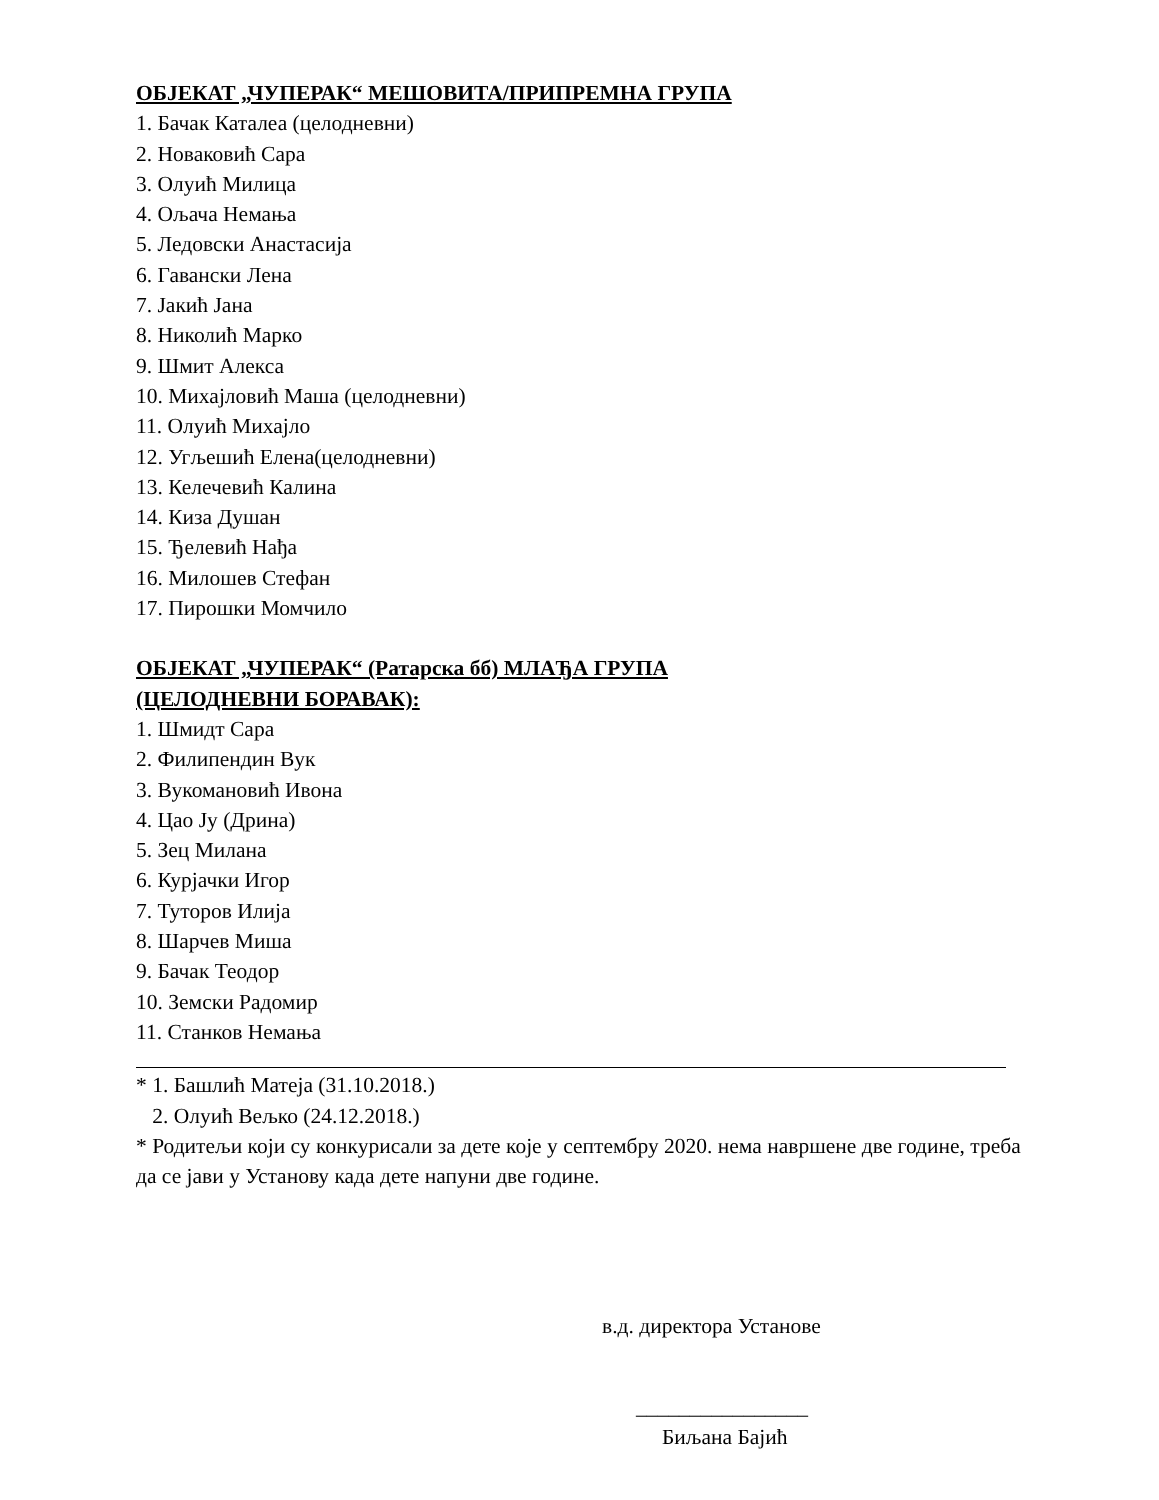ОБЈЕКАТ „ЧУПЕРАК“ МЕШОВИТА/ПРИПРЕМНА ГРУПА
1. Бачак Каталеа (целодневни)
2. Новаковић Сара
3. Олуић Милица
4. Ољача Немања
5. Ледовски Анастасија
6. Гавански Лена
7. Јакић Јана
8. Николић Марко
9. Шмит Алекса
10. Михајловић Маша (целодневни)
11. Олуић Михајло
12. Угљешић Елена(целодневни)
13. Келечевић Калина
14. Киза Душан
15. Ђелевић Нађа
16. Милошев Стефан
17. Пирошки Момчило
ОБЈЕКАТ „ЧУПЕРАК“ (Ратарска бб) МЛАЂА ГРУПА
(ЦЕЛОДНЕВНИ БОРАВАК):
1. Шмидт Сара
2. Филипендин Вук
3. Вукомановић Ивона
4. Цао Ју (Дрина)
5. Зец Милана
6. Курјачки Игор
7. Туторов Илија
8. Шарчев Миша
9. Бачак Теодор
10. Земски Радомир
11. Станков Немања
* 1. Башлић Матеја (31.10.2018.)
2. Олуић Вељко (24.12.2018.)
* Родитељи који су конкурисали за дете које у септембру 2020. нема навршене две године, треба да се јави у Установу када дете напуни две године.
в.д. директора Установе
________________
Биљана Бајић